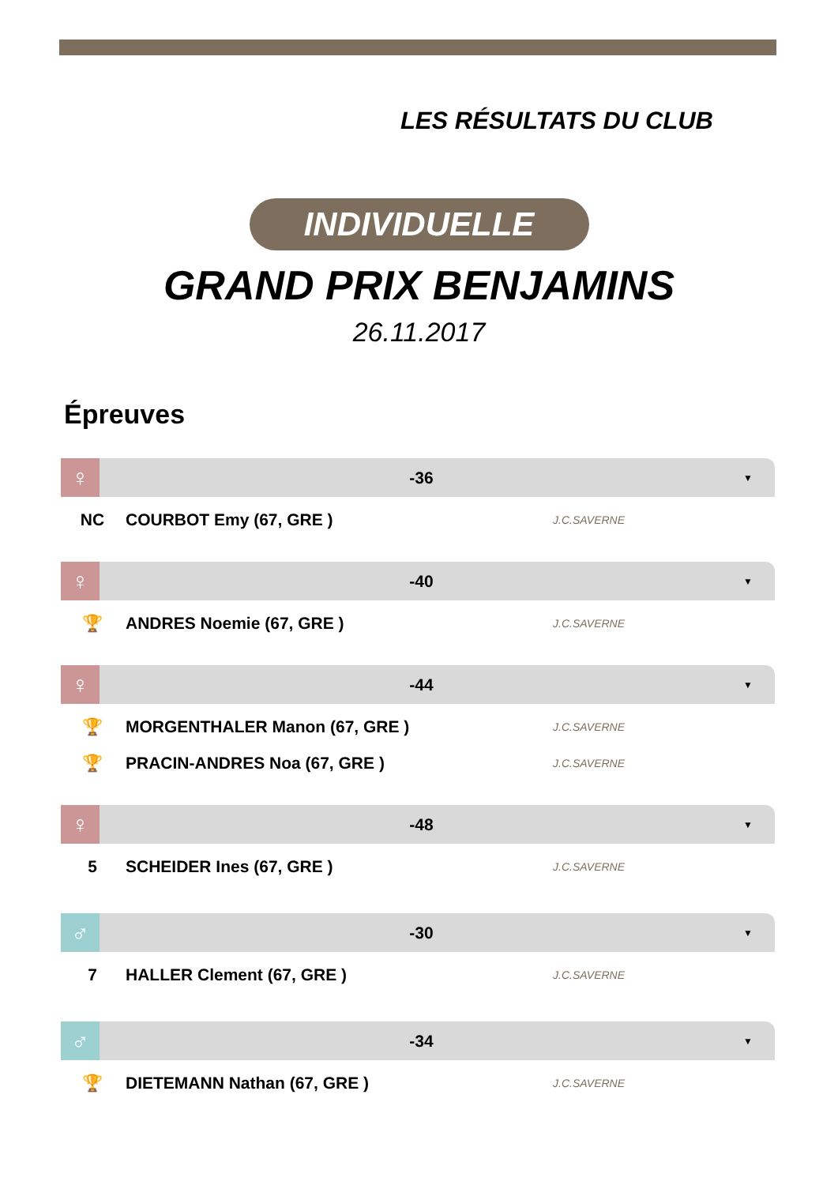LES RÉSULTATS DU CLUB
INDIVIDUELLE
GRAND PRIX BENJAMINS
26.11.2017
Épreuves
♀
-36
▼
| NC | COURBOT Emy (67, GRE ) | J.C.SAVERNE |
♀
-40
▼
| 🏆 | ANDRES Noemie (67, GRE ) | J.C.SAVERNE |
♀
-44
▼
| 🏆 | MORGENTHALER Manon (67, GRE ) | J.C.SAVERNE |
| 🏆 | PRACIN-ANDRES Noa (67, GRE ) | J.C.SAVERNE |
♀
-48
▼
| 5 | SCHEIDER Ines (67, GRE ) | J.C.SAVERNE |
♂
-30
▼
| 7 | HALLER Clement (67, GRE ) | J.C.SAVERNE |
♂
-34
▼
| 🏆 | DIETEMANN Nathan (67, GRE ) | J.C.SAVERNE |